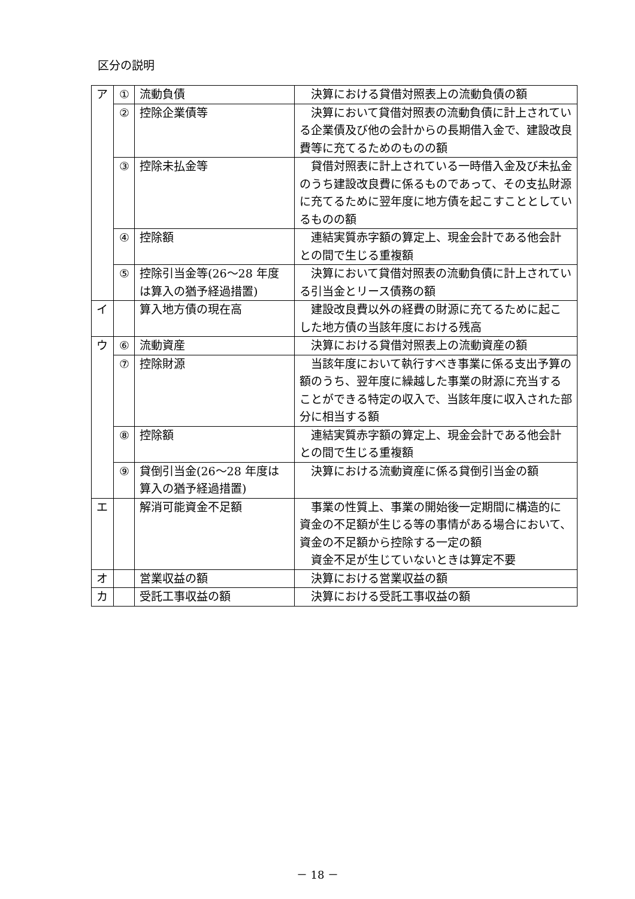区分の説明
| ア | ① | 流動負債 | 決算における貸借対照表上の流動負債の額 |
| | ② | 控除企業債等 | 決算において貸借対照表の流動負債に計上されている企業債及び他の会計からの長期借入金で、建設改良費等に充てるためのものの額 |
| | ③ | 控除未払金等 | 貸借対照表に計上されている一時借入金及び未払金のうち建設改良費に係るものであって、その支払財源に充てるために翌年度に地方債を起こすこととしているものの額 |
| | ④ | 控除額 | 連結実質赤字額の算定上、現金会計である他会計との間で生じる重複額 |
| | ⑤ | 控除引当金等(26～28 年度は算入の猶予経過措置) | 決算において貸借対照表の流動負債に計上されている引当金とリース債務の額 |
| イ | | 算入地方債の現在高 | 建設改良費以外の経費の財源に充てるために起こした地方債の当該年度における残高 |
| ウ | ⑥ | 流動資産 | 決算における貸借対照表上の流動資産の額 |
| | ⑦ | 控除財源 | 当該年度において執行すべき事業に係る支出予算の額のうち、翌年度に繰越した事業の財源に充当することができる特定の収入で、当該年度に収入された部分に相当する額 |
| | ⑧ | 控除額 | 連結実質赤字額の算定上、現金会計である他会計との間で生じる重複額 |
| | ⑨ | 貸倒引当金(26～28 年度は算入の猶予経過措置) | 決算における流動資産に係る貸倒引当金の額 |
| エ | | 解消可能資金不足額 | 事業の性質上、事業の開始後一定期間に構造的に資金の不足額が生じる等の事情がある場合において、資金の不足額から控除する一定の額 資金不足が生じていないときは算定不要 |
| オ | | 営業収益の額 | 決算における営業収益の額 |
| カ | | 受託工事収益の額 | 決算における受託工事収益の額 |
－ 18 －